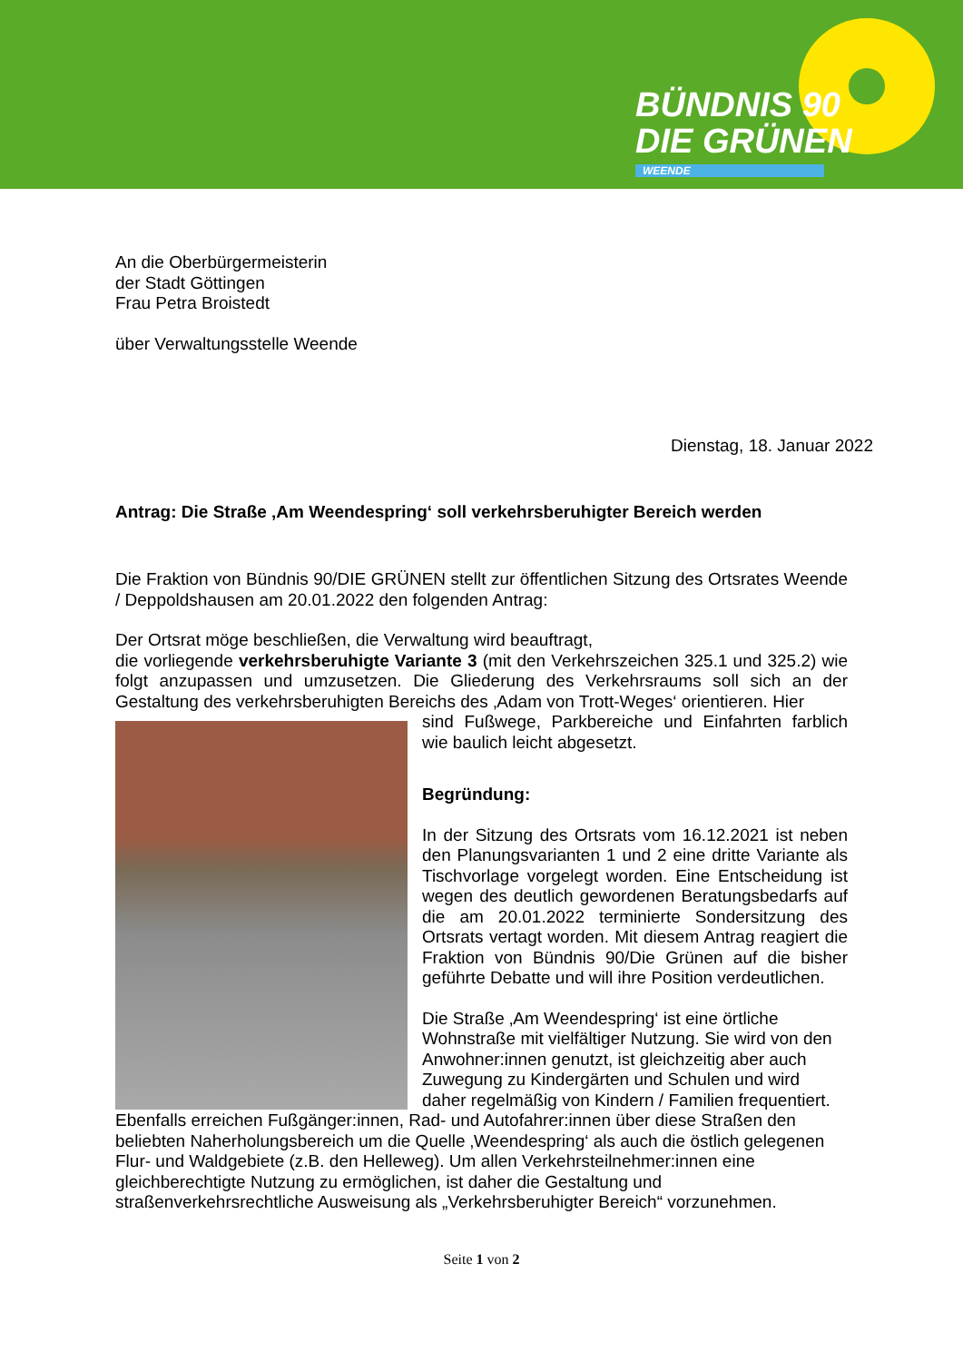BÜNDNIS 90
DIE GRÜNEN
WEENDE
An die Oberbürgermeisterin
der Stadt Göttingen
Frau Petra Broistedt
über Verwaltungsstelle Weende
Dienstag, 18. Januar 2022
Antrag: Die Straße ‚Am Weendespring‘ soll verkehrsberuhigter Bereich werden
Die Fraktion von Bündnis 90/DIE GRÜNEN stellt zur öffentlichen Sitzung des Ortsrates Weende / Deppoldshausen am 20.01.2022 den folgenden Antrag:
Der Ortsrat möge beschließen, die Verwaltung wird beauftragt,
die vorliegende verkehrsberuhigte Variante 3 (mit den Verkehrszeichen 325.1 und 325.2) wie folgt anzupassen und umzusetzen. Die Gliederung des Verkehrsraums soll sich an der Gestaltung des verkehrsberuhigten Bereichs des ‚Adam von Trott-Weges‘ orientieren. Hier
sind Fußwege, Parkbereiche und Einfahrten farblich wie baulich leicht abgesetzt.
Begründung:
In der Sitzung des Ortsrats vom 16.12.2021 ist neben den Planungsvarianten 1 und 2 eine dritte Variante als Tischvorlage vorgelegt worden. Eine Entscheidung ist wegen des deutlich gewordenen Beratungsbedarfs auf die am 20.01.2022 terminierte Sondersitzung des Ortsrats vertagt worden. Mit diesem Antrag reagiert die Fraktion von Bündnis 90/Die Grünen auf die bisher geführte Debatte und will ihre Position verdeutlichen.
Die Straße ‚Am Weendespring‘ ist eine örtliche Wohnstraße mit vielfältiger Nutzung. Sie wird von den Anwohner:innen genutzt, ist gleichzeitig aber auch Zuwegung zu Kindergärten und Schulen und wird daher regelmäßig von Kindern / Familien frequentiert. Ebenfalls erreichen Fußgänger:innen, Rad- und Autofahrer:innen über diese Straßen den beliebten Naherholungsbereich um die Quelle ‚Weendespring‘ als auch die östlich gelegenen Flur- und Waldgebiete (z.B. den Helleweg). Um allen Verkehrsteilnehmer:innen eine gleichberechtigte Nutzung zu ermöglichen, ist daher die Gestaltung und straßenverkehrsrechtliche Ausweisung als „Verkehrsberuhigter Bereich“ vorzunehmen.
Seite 1 von 2